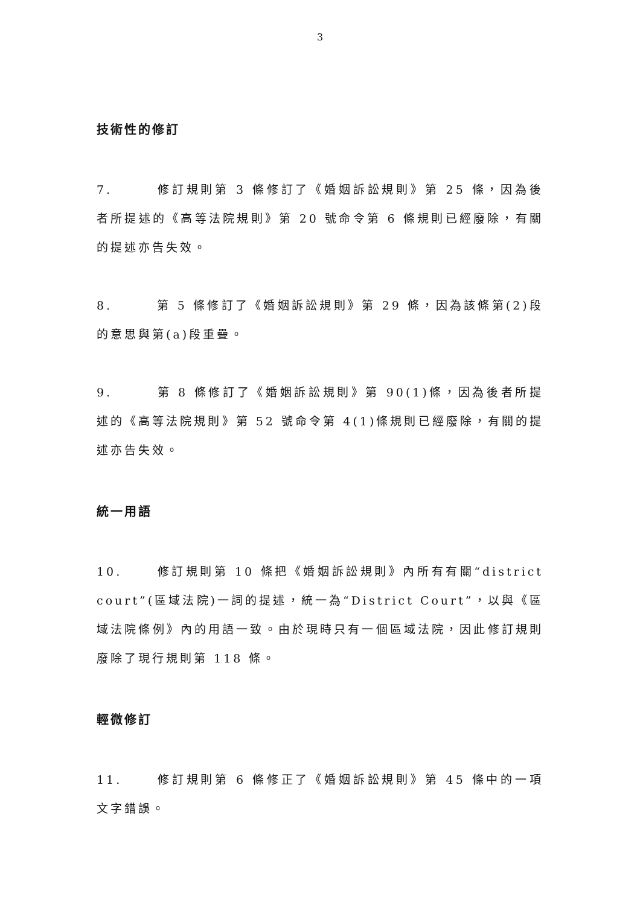3
技術性的修訂
7. 修訂規則第 3 條修訂了《婚姻訴訟規則》第 25 條，因為後者所提述的《高等法院規則》第 20 號命令第 6 條規則已經廢除，有關的提述亦告失效。
8. 第 5 條修訂了《婚姻訴訟規則》第 29 條，因為該條第(2)段的意思與第(a)段重疊。
9. 第 8 條修訂了《婚姻訴訟規則》第 90(1)條，因為後者所提述的《高等法院規則》第 52 號命令第 4(1)條規則已經廢除，有關的提述亦告失效。
統一用語
10. 修訂規則第 10 條把《婚姻訴訟規則》內所有有關“district court”(區域法院)一詞的提述，統一為“District Court”，以與《區域法院條例》內的用語一致。由於現時只有一個區域法院，因此修訂規則廢除了現行規則第 118 條。
輕微修訂
11. 修訂規則第 6 條修正了《婚姻訴訟規則》第 45 條中的一項文字錯誤。